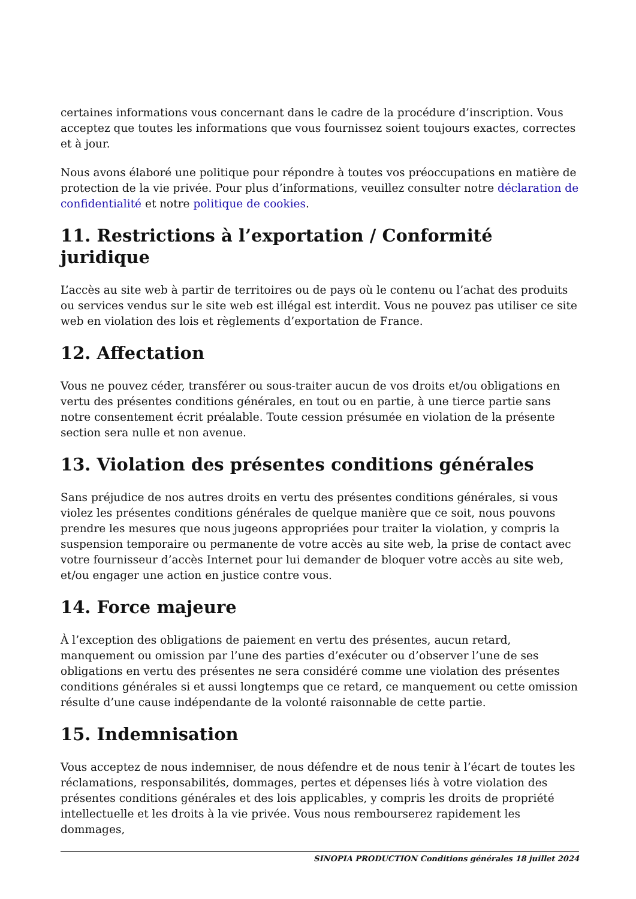certaines informations vous concernant dans le cadre de la procédure d’inscription. Vous acceptez que toutes les informations que vous fournissez soient toujours exactes, correctes et à jour.
Nous avons élaboré une politique pour répondre à toutes vos préoccupations en matière de protection de la vie privée. Pour plus d’informations, veuillez consulter notre déclaration de confidentialité et notre politique de cookies.
11. Restrictions à l’exportation / Conformité juridique
L’accès au site web à partir de territoires ou de pays où le contenu ou l’achat des produits ou services vendus sur le site web est illégal est interdit. Vous ne pouvez pas utiliser ce site web en violation des lois et règlements d’exportation de France.
12. Affectation
Vous ne pouvez céder, transférer ou sous-traiter aucun de vos droits et/ou obligations en vertu des présentes conditions générales, en tout ou en partie, à une tierce partie sans notre consentement écrit préalable. Toute cession présumée en violation de la présente section sera nulle et non avenue.
13. Violation des présentes conditions générales
Sans préjudice de nos autres droits en vertu des présentes conditions générales, si vous violez les présentes conditions générales de quelque manière que ce soit, nous pouvons prendre les mesures que nous jugeons appropriées pour traiter la violation, y compris la suspension temporaire ou permanente de votre accès au site web, la prise de contact avec votre fournisseur d’accès Internet pour lui demander de bloquer votre accès au site web, et/ou engager une action en justice contre vous.
14. Force majeure
À l’exception des obligations de paiement en vertu des présentes, aucun retard, manquement ou omission par l’une des parties d’exécuter ou d’observer l’une de ses obligations en vertu des présentes ne sera considéré comme une violation des présentes conditions générales si et aussi longtemps que ce retard, ce manquement ou cette omission résulte d’une cause indépendante de la volonté raisonnable de cette partie.
15. Indemnisation
Vous acceptez de nous indemniser, de nous défendre et de nous tenir à l’écart de toutes les réclamations, responsabilités, dommages, pertes et dépenses liés à votre violation des présentes conditions générales et des lois applicables, y compris les droits de propriété intellectuelle et les droits à la vie privée. Vous nous rembourserez rapidement les dommages,
SINOPIA PRODUCTION Conditions générales 18 juillet 2024